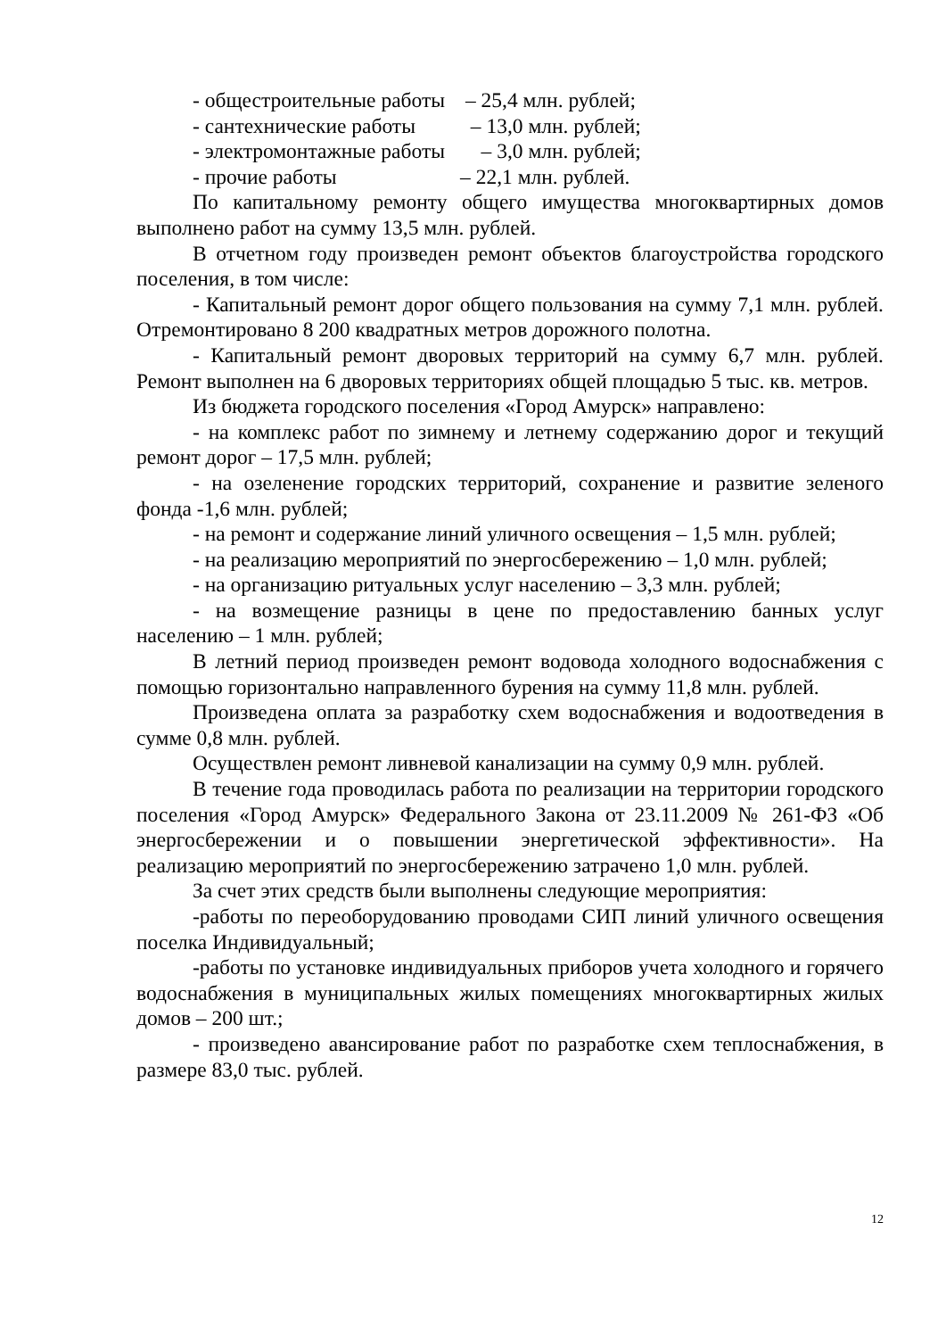- общестроительные работы – 25,4 млн. рублей;
- сантехнические работы – 13,0 млн. рублей;
- электромонтажные работы – 3,0 млн. рублей;
- прочие работы – 22,1 млн. рублей.
По капитальному ремонту общего имущества многоквартирных домов выполнено работ на сумму 13,5 млн. рублей.
В отчетном году произведен ремонт объектов благоустройства городского поселения, в том числе:
- Капитальный ремонт дорог общего пользования на сумму 7,1 млн. рублей. Отремонтировано 8 200 квадратных метров дорожного полотна.
- Капитальный ремонт дворовых территорий на сумму 6,7 млн. рублей. Ремонт выполнен на 6 дворовых территориях общей площадью 5 тыс. кв. метров.
Из бюджета городского поселения «Город Амурск» направлено:
- на комплекс работ по зимнему и летнему содержанию дорог и текущий ремонт дорог – 17,5 млн. рублей;
- на озеленение городских территорий, сохранение и развитие зеленого фонда -1,6 млн. рублей;
- на ремонт и содержание линий уличного освещения – 1,5 млн. рублей;
- на реализацию мероприятий по энергосбережению – 1,0 млн. рублей;
- на организацию ритуальных услуг населению – 3,3 млн. рублей;
- на возмещение разницы в цене по предоставлению банных услуг населению – 1 млн. рублей;
В летний период произведен ремонт водовода холодного водоснабжения с помощью горизонтально направленного бурения на сумму 11,8 млн. рублей.
Произведена оплата за разработку схем водоснабжения и водоотведения в сумме 0,8 млн. рублей.
Осуществлен ремонт ливневой канализации на сумму 0,9 млн. рублей.
В течение года проводилась работа по реализации на территории городского поселения «Город Амурск» Федерального Закона от 23.11.2009 № 261-ФЗ «Об энергосбережении и о повышении энергетической эффективности». На реализацию мероприятий по энергосбережению затрачено 1,0 млн. рублей.
За счет этих средств были выполнены следующие мероприятия:
-работы по переоборудованию проводами СИП линий уличного освещения поселка Индивидуальный;
-работы по установке индивидуальных приборов учета холодного и горячего водоснабжения в муниципальных жилых помещениях многоквартирных жилых домов – 200 шт.;
- произведено авансирование работ по разработке схем теплоснабжения, в размере 83,0 тыс. рублей.
12